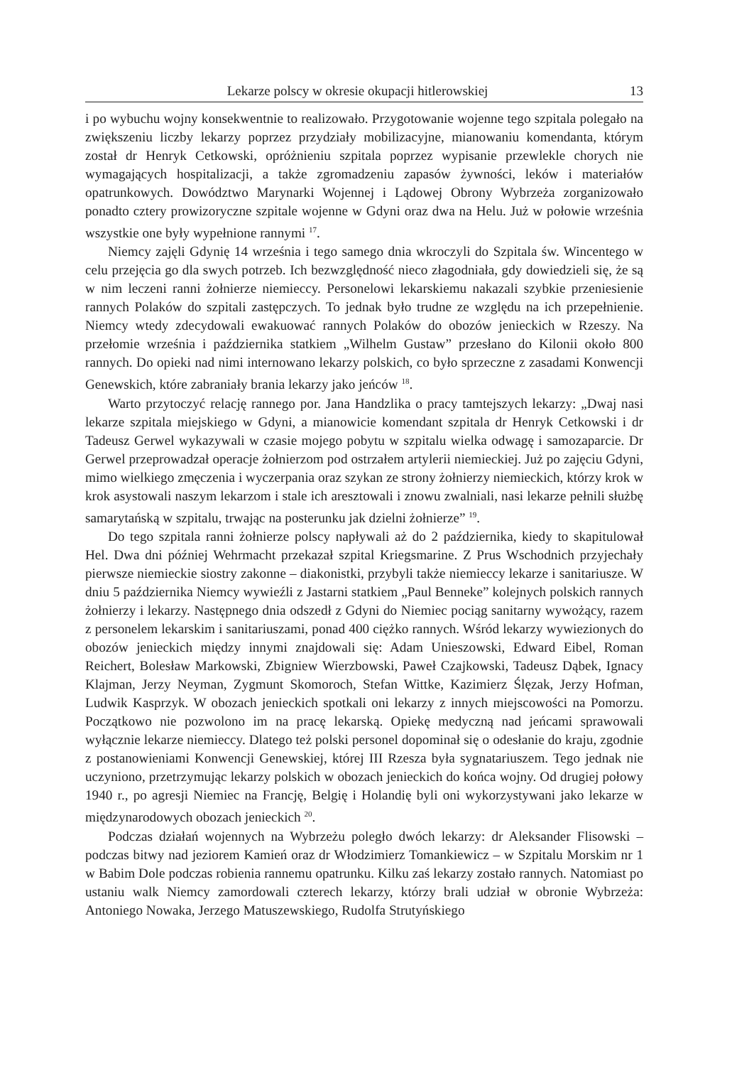Lekarze polscy w okresie okupacji hitlerowskiej 13
i po wybuchu wojny konsekwentnie to realizowało. Przygotowanie wojenne tego szpitala polegało na zwiększeniu liczby lekarzy poprzez przydziały mobilizacyjne, mianowaniu komendanta, którym został dr Henryk Cetkowski, opróżnieniu szpitala poprzez wypisanie przewlekle chorych nie wymagających hospitalizacji, a także zgromadzeniu zapasów żywności, leków i materiałów opatrunkowych. Dowództwo Marynarki Wojennej i Lądowej Obrony Wybrzeża zorganizowało ponadto cztery prowizoryczne szpitale wojenne w Gdyni oraz dwa na Helu. Już w połowie września wszystkie one były wypełnione rannymi <sup>17</sup>.
Niemcy zajęli Gdynię 14 września i tego samego dnia wkroczyli do Szpitala św. Wincentego w celu przejęcia go dla swych potrzeb. Ich bezwzględność nieco złagodniała, gdy dowiedzieli się, że są w nim leczeni ranni żołnierze niemieccy. Personelowi lekarskiemu nakazali szybkie przeniesienie rannych Polaków do szpitali zastępczych. To jednak było trudne ze względu na ich przepełnienie. Niemcy wtedy zdecydowali ewakuować rannych Polaków do obozów jenieckich w Rzeszy. Na przełomie września i października statkiem „Wilhelm Gustaw” przesłano do Kilonii około 800 rannych. Do opieki nad nimi internowano lekarzy polskich, co było sprzeczne z zasadami Konwencji Genewskich, które zabraniały brania lekarzy jako jeńców <sup>18</sup>.
Warto przytoczyć relację rannego por. Jana Handzlika o pracy tamtejszych lekarzy: „Dwaj nasi lekarze szpitala miejskiego w Gdyni, a mianowicie komendant szpitala dr Henryk Cetkowski i dr Tadeusz Gerwel wykazywali w czasie mojego pobytu w szpitalu wielka odwagę i samozaparcie. Dr Gerwel przeprowadzał operacje żołnierzom pod ostrzałem artylerii niemieckiej. Już po zajęciu Gdyni, mimo wielkiego zmęczenia i wyczerpania oraz szykan ze strony żołnierzy niemieckich, którzy krok w krok asystowali naszym lekarzom i stale ich aresztowali i znowu zwalniali, nasi lekarze pełnili służbę samarytańską w szpitalu, trwając na posterunku jak dzielni żołnierze” <sup>19</sup>.
Do tego szpitala ranni żołnierze polscy napływali aż do 2 października, kiedy to skapitulował Hel. Dwa dni później Wehrmacht przekazał szpital Kriegsmarine. Z Prus Wschodnich przyjechały pierwsze niemieckie siostry zakonne – diakonistki, przybyli także niemieccy lekarze i sanitariusze. W dniu 5 października Niemcy wywieźli z Jastarni statkiem „Paul Benneke” kolejnych polskich rannych żołnierzy i lekarzy. Następnego dnia odszedł z Gdyni do Niemiec pociąg sanitarny wywożący, razem z personelem lekarskim i sanitariuszami, ponad 400 ciężko rannych. Wśród lekarzy wywiezionych do obozów jenieckich między innymi znajdowali się: Adam Unieszowski, Edward Eibel, Roman Reichert, Bolesław Markowski, Zbigniew Wierzbowski, Paweł Czajkowski, Tadeusz Dąbek, Ignacy Klajman, Jerzy Neyman, Zygmunt Skomoroch, Stefan Wittke, Kazimierz Ślęzak, Jerzy Hofman, Ludwik Kasprzyk. W obozach jenieckich spotkali oni lekarzy z innych miejscowości na Pomorzu. Początkowo nie pozwolono im na pracę lekarską. Opiekę medyczną nad jeńcami sprawowali wyłącznie lekarze niemieccy. Dlatego też polski personel dopominał się o odesłanie do kraju, zgodnie z postanowieniami Konwencji Genewskiej, której III Rzesza była sygnatariuszem. Tego jednak nie uczyniono, przetrzymując lekarzy polskich w obozach jenieckich do końca wojny. Od drugiej połowy 1940 r., po agresji Niemiec na Francję, Belgię i Holandię byli oni wykorzystywani jako lekarze w międzynarodowych obozach jenieckich <sup>20</sup>.
Podczas działań wojennych na Wybrzeżu poległo dwóch lekarzy: dr Aleksander Flisowski – podczas bitwy nad jeziorem Kamień oraz dr Włodzimierz Tomankiewicz – w Szpitalu Morskim nr 1 w Babim Dole podczas robienia rannemu opatrunku. Kilku zaś lekarzy zostało rannych. Natomiast po ustaniu walk Niemcy zamordowali czterech lekarzy, którzy brali udział w obronie Wybrzeża: Antoniego Nowaka, Jerzego Matuszewskiego, Rudolfa Strutyńskiego